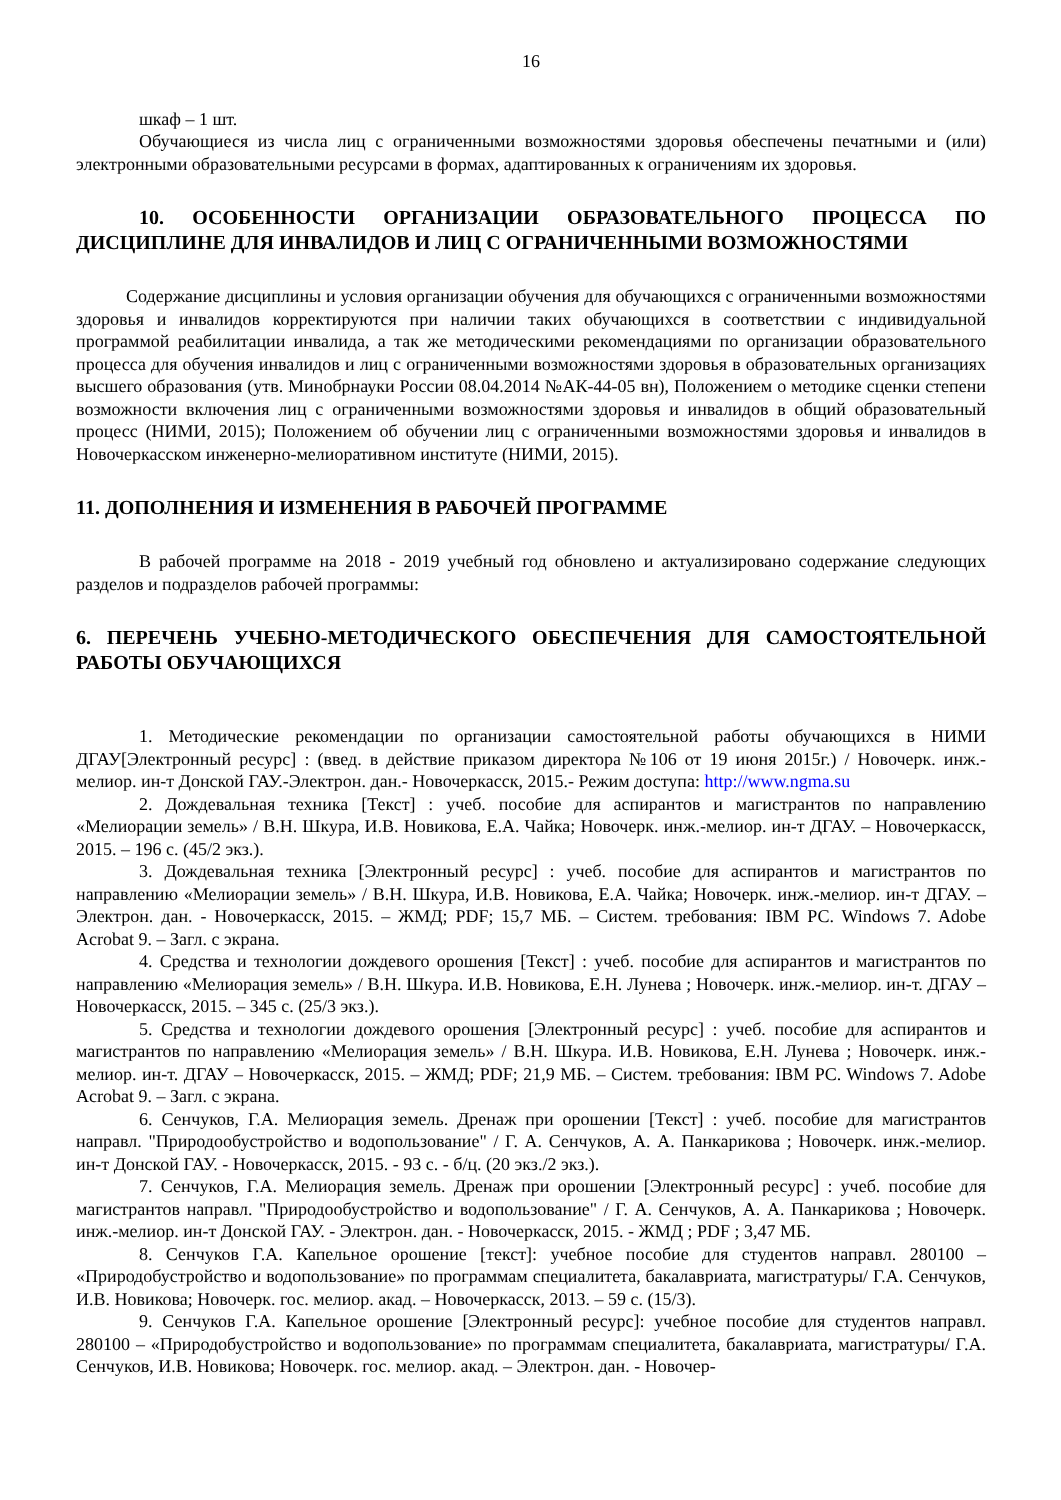16
шкаф – 1 шт.
Обучающиеся из числа лиц с ограниченными возможностями здоровья обеспечены печатными и (или) электронными образовательными ресурсами в формах, адаптированных к ограничениям их здоровья.
10. ОСОБЕННОСТИ ОРГАНИЗАЦИИ ОБРАЗОВАТЕЛЬНОГО ПРОЦЕССА ПО ДИСЦИПЛИНЕ ДЛЯ ИНВАЛИДОВ И ЛИЦ С ОГРАНИЧЕННЫМИ ВОЗМОЖНОСТЯМИ
Содержание дисциплины и условия организации обучения для обучающихся с ограниченными возможностями здоровья и инвалидов корректируются при наличии таких обучающихся в соответствии с индивидуальной программой реабилитации инвалида, а так же методическими рекомендациями по организации образовательного процесса для обучения инвалидов и лиц с ограниченными возможностями здоровья в образовательных организациях высшего образования (утв. Минобрнауки России 08.04.2014 №АК-44-05 вн), Положением о методике сценки степени возможности включения лиц с ограниченными возможностями здоровья и инвалидов в общий образовательный процесс (НИМИ, 2015); Положением об обучении лиц с ограниченными возможностями здоровья и инвалидов в Новочеркасском инженерно-мелиоративном институте (НИМИ, 2015).
11. ДОПОЛНЕНИЯ И ИЗМЕНЕНИЯ В РАБОЧЕЙ ПРОГРАММЕ
В рабочей программе на 2018 - 2019 учебный год обновлено и актуализировано содержание следующих разделов и подразделов рабочей программы:
6. ПЕРЕЧЕНЬ УЧЕБНО-МЕТОДИЧЕСКОГО ОБЕСПЕЧЕНИЯ ДЛЯ САМОСТОЯТЕЛЬНОЙ РАБОТЫ ОБУЧАЮЩИХСЯ
1. Методические рекомендации по организации самостоятельной работы обучающихся в НИМИ ДГАУ[Электронный ресурс] : (введ. в действие приказом директора №106 от 19 июня 2015г.) / Новочерк. инж.-мелиор. ин-т Донской ГАУ.-Электрон. дан.- Новочеркасск, 2015.- Режим доступа: http://www.ngma.su
2. Дождевальная техника [Текст] : учеб. пособие для аспирантов и магистрантов по направлению «Мелиорации земель» / В.Н. Шкура, И.В. Новикова, Е.А. Чайка; Новочерк. инж.-мелиор. ин-т ДГАУ. – Новочеркасск, 2015. – 196 с. (45/2 экз.).
3. Дождевальная техника [Электронный ресурс] : учеб. пособие для аспирантов и магистрантов по направлению «Мелиорации земель» / В.Н. Шкура, И.В. Новикова, Е.А. Чайка; Новочерк. инж.-мелиор. ин-т ДГАУ. – Электрон. дан. - Новочеркасск, 2015. – ЖМД; PDF; 15,7 МБ. – Систем. требования: IBM PC. Windows 7. Adobe Acrobat 9. – Загл. с экрана.
4. Средства и технологии дождевого орошения [Текст] : учеб. пособие для аспирантов и магистрантов по направлению «Мелиорация земель» / В.Н. Шкура. И.В. Новикова, Е.Н. Лунева ; Новочерк. инж.-мелиор. ин-т. ДГАУ – Новочеркасск, 2015. – 345 с. (25/3 экз.).
5. Средства и технологии дождевого орошения [Электронный ресурс] : учеб. пособие для аспирантов и магистрантов по направлению «Мелиорация земель» / В.Н. Шкура. И.В. Новикова, Е.Н. Лунева ; Новочерк. инж.-мелиор. ин-т. ДГАУ – Новочеркасск, 2015. – ЖМД; PDF; 21,9 МБ. – Систем. требования: IBM PC. Windows 7. Adobe Acrobat 9. – Загл. с экрана.
6. Сенчуков, Г.А. Мелиорация земель. Дренаж при орошении [Текст] : учеб. пособие для магистрантов направл. "Природообустройство и водопользование" / Г. А. Сенчуков, А. А. Панкарикова ; Новочерк. инж.-мелиор. ин-т Донской ГАУ. - Новочеркасск, 2015. - 93 с. - б/ц. (20 экз./2 экз.).
7. Сенчуков, Г.А. Мелиорация земель. Дренаж при орошении [Электронный ресурс] : учеб. пособие для магистрантов направл. "Природообустройство и водопользование" / Г. А. Сенчуков, А. А. Панкарикова ; Новочерк. инж.-мелиор. ин-т Донской ГАУ. - Электрон. дан. - Новочеркасск, 2015. - ЖМД ; PDF ; 3,47 МБ.
8. Сенчуков Г.А. Капельное орошение [текст]: учебное пособие для студентов направл. 280100 – «Природобустройство и водопользование» по программам специалитета, бакалавриата, магистратуры/ Г.А. Сенчуков, И.В. Новикова; Новочерк. гос. мелиор. акад. – Новочеркасск, 2013. – 59 с. (15/3).
9. Сенчуков Г.А. Капельное орошение [Электронный ресурс]: учебное пособие для студентов направл. 280100 – «Природобустройство и водопользование» по программам специалитета, бакалавриата, магистратуры/ Г.А. Сенчуков, И.В. Новикова; Новочерк. гос. мелиор. акад. – Электрон. дан. - Новочер-